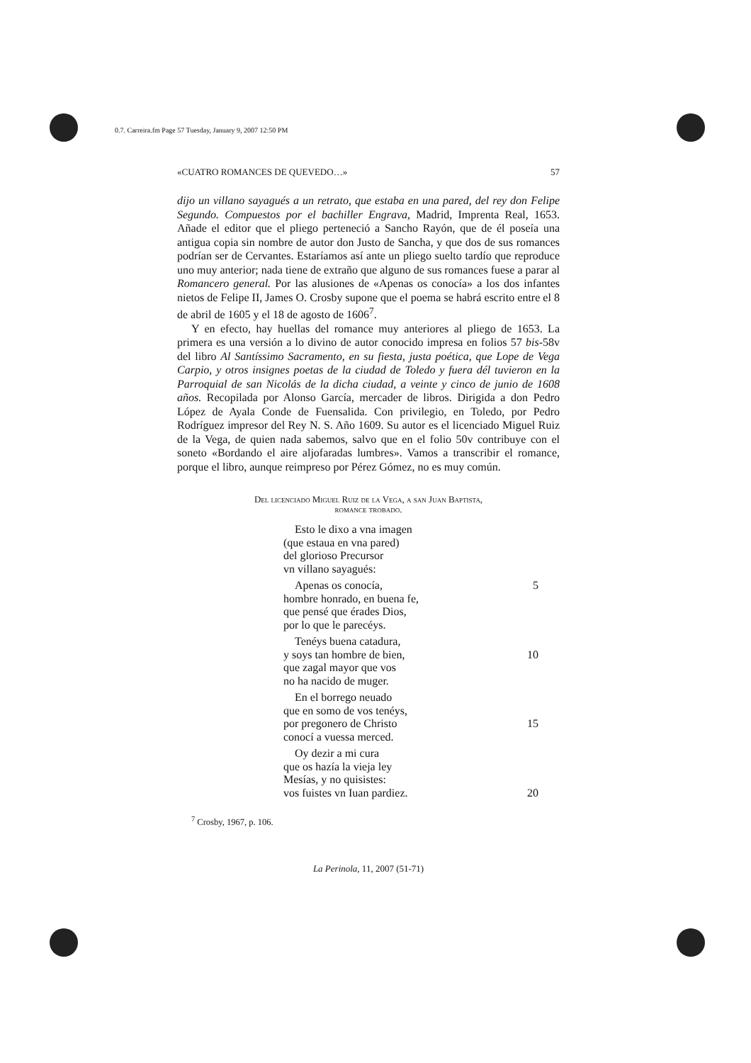0.7. Carreira.fm Page 57 Tuesday, January 9, 2007 12:50 PM
«CUATRO ROMANCES DE QUEVEDO…» 57
dijo un villano sayagués a un retrato, que estaba en una pared, del rey don Felipe Segundo. Compuestos por el bachiller Engrava, Madrid, Imprenta Real, 1653. Añade el editor que el pliego perteneció a Sancho Rayón, que de él poseía una antigua copia sin nombre de autor don Justo de Sancha, y que dos de sus romances podrían ser de Cervantes. Estaríamos así ante un pliego suelto tardío que reproduce uno muy anterior; nada tiene de extraño que alguno de sus romances fuese a parar al Romancero general. Por las alusiones de «Apenas os conocía» a los dos infantes nietos de Felipe II, James O. Crosby supone que el poema se habrá escrito entre el 8 de abril de 1605 y el 18 de agosto de 1606<sup>7</sup>.
Y en efecto, hay huellas del romance muy anteriores al pliego de 1653. La primera es una versión a lo divino de autor conocido impresa en folios 57 bis-58v del libro Al Santíssimo Sacramento, en su fiesta, justa poética, que Lope de Vega Carpio, y otros insignes poetas de la ciudad de Toledo y fuera dél tuvieron en la Parroquial de san Nicolás de la dicha ciudad, a veinte y cinco de junio de 1608 años. Recopilada por Alonso García, mercader de libros. Dirigida a don Pedro López de Ayala Conde de Fuensalida. Con privilegio, en Toledo, por Pedro Rodríguez impresor del Rey N. S. Año 1609. Su autor es el licenciado Miguel Ruiz de la Vega, de quien nada sabemos, salvo que en el folio 50v contribuye con el soneto «Bordando el aire aljofaradas lumbres». Vamos a transcribir el romance, porque el libro, aunque reimpreso por Pérez Gómez, no es muy común.
Del licenciado Miguel Ruiz de la Vega, a san Juan Baptista,
romance trobado.
Esto le dixo a vna imagen
(que estaua en vna pared)
del glorioso Precursor
vn villano sayagués:
Apenas os conocía, 5
hombre honrado, en buena fe,
que pensé que érades Dios,
por lo que le parecéys.
Tenéys buena catadura,
y soys tan hombre de bien, 10
que zagal mayor que vos
no ha nacido de muger.
En el borrego neuado
que en somo de vos tenéys,
por pregonero de Christo 15
conocí a vuessa merced.
Oy dezir a mi cura
que os hazía la vieja ley
Mesías, y no quisistes:
vos fuistes vn Iuan pardiez. 20
<sup>7</sup> Crosby, 1967, p. 106.
La Perinola, 11, 2007 (51-71)